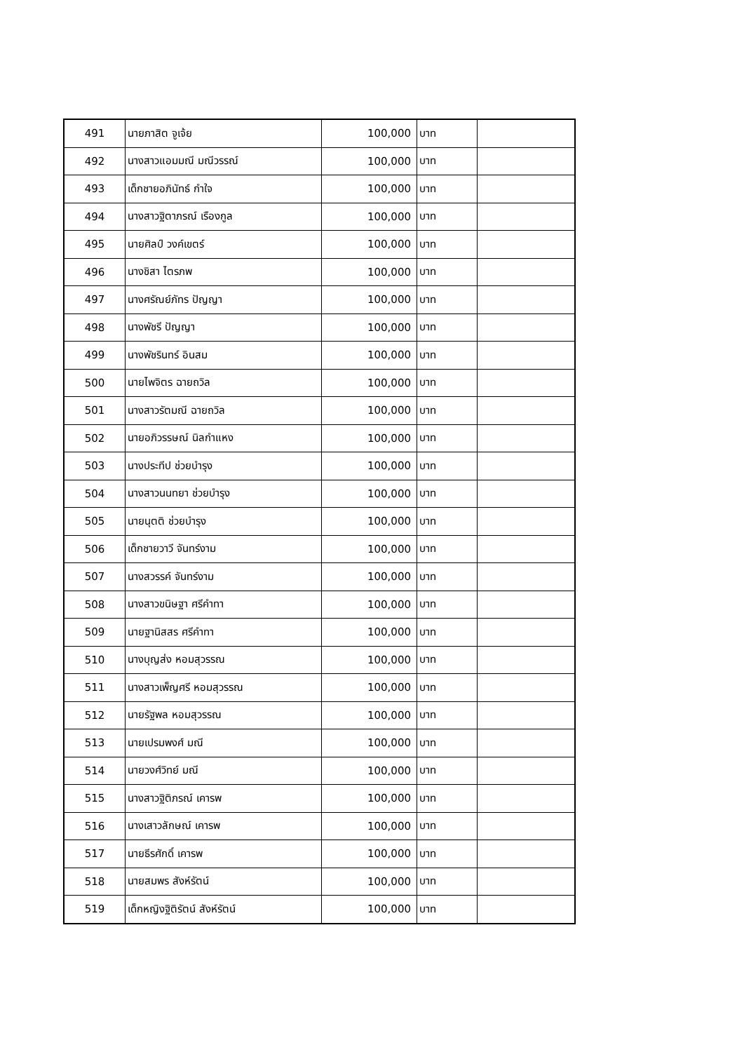| 491 | นายภาสิต จูเจ้ย | 100,000 | บาท | |
| 492 | นางสาวแอมมณี มณีวรรณ์ | 100,000 | บาท | |
| 493 | เด็กชายอภินัทธ์ กำใจ | 100,000 | บาท | |
| 494 | นางสาวฐิตาภรณ์ เรืองกูล | 100,000 | บาท | |
| 495 | นายศิลป์ วงค์เขตร์ | 100,000 | บาท | |
| 496 | นางชิสา ไตรภพ | 100,000 | บาท | |
| 497 | นางศรัณย์ภัทร ปัญญา | 100,000 | บาท | |
| 498 | นางพัชรี ปัญญา | 100,000 | บาท | |
| 499 | นางพัชรินทร์ อินสม | 100,000 | บาท | |
| 500 | นายไพจิตร ฉายถวิล | 100,000 | บาท | |
| 501 | นางสาวรัตมณี ฉายถวิล | 100,000 | บาท | |
| 502 | นายอภิวรรษณ์ นิลกำแหง | 100,000 | บาท | |
| 503 | นางประทีป ช่วยบำรุง | 100,000 | บาท | |
| 504 | นางสาวนนทยา ช่วยบำรุง | 100,000 | บาท | |
| 505 | นายนุตติ ช่วยบำรุง | 100,000 | บาท | |
| 506 | เด็กชายวาวี จันทร์งาม | 100,000 | บาท | |
| 507 | นางสวรรค์ จันทร์งาม | 100,000 | บาท | |
| 508 | นางสาวขนิษฐา ศรีคำทา | 100,000 | บาท | |
| 509 | นายฐานิสสร ศรีคำทา | 100,000 | บาท | |
| 510 | นางบุญส่ง หอมสุวรรณ | 100,000 | บาท | |
| 511 | นางสาวเพ็ญศรี หอมสุวรรณ | 100,000 | บาท | |
| 512 | นายรัฐพล หอมสุวรรณ | 100,000 | บาท | |
| 513 | นายเปรมพงศ์ มณี | 100,000 | บาท | |
| 514 | นายวงศ์วิทย์ มณี | 100,000 | บาท | |
| 515 | นางสาวฐิติภรณ์ เคารพ | 100,000 | บาท | |
| 516 | นางเสาวลักษณ์ เคารพ | 100,000 | บาท | |
| 517 | นายธีรศักดิ์ เคารพ | 100,000 | บาท | |
| 518 | นายสมพร สังห์รัตน์ | 100,000 | บาท | |
| 519 | เด็กหญิงฐิติรัตน์ สังห์รัตน์ | 100,000 | บาท | |